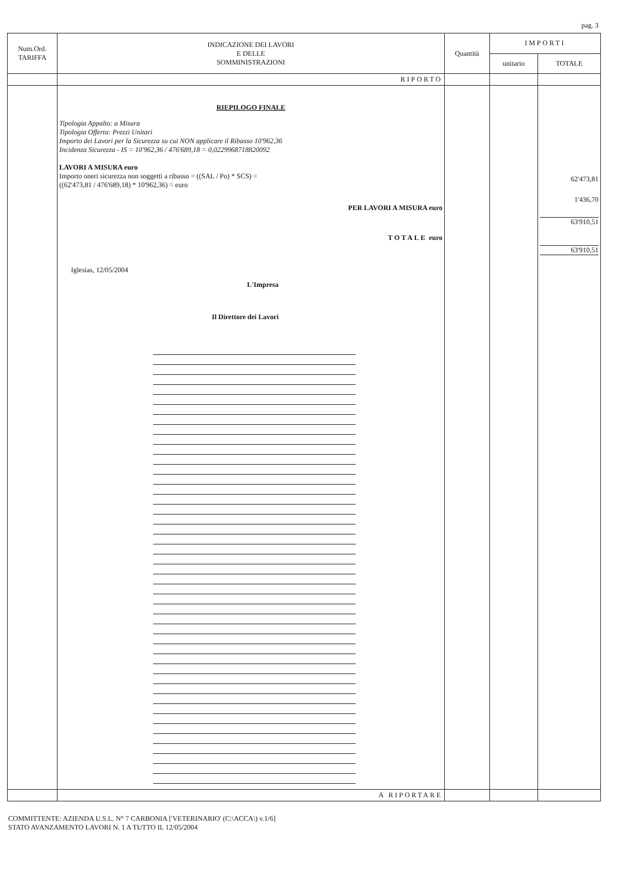pag. 3
| Num.Ord. TARIFFA | INDICAZIONE DEI LAVORI E DELLE SOMMINISTRAZIONI | Quantità | IMPORTI | |
| --- | --- | --- | --- | --- |
| | | | unitario | TOTALE |
| | RIPORTO | | | |
| | RIEPILOGO FINALE Tipologia Appalto: a Misura Tipologia Offerta: Prezzi Unitari Importo dei Lavori per la Sicurezza su cui NON applicare il Ribasso 10'962,36 Incidenza Sicurezza - IS = 10'962,36 / 476'689,18 = 0,0229968718820092 LAVORI A MISURA euro Importo oneri sicurezza non soggetti a ribasso = ((SAL / Po) * SCS) = ((62'473,81 / 476'689,18) * 10'962,36) = euro PER LAVORI A MISURA euro TOTALE euro Iglesias, 12/05/2004 L'Impresa Il Direttore dei Lavori | | | 62'473,81 1'436,70 63'910,51 63'910,51 |
| | A RIPORTARE | | | |
COMMITTENTE: AZIENDA U.S.L. N° 7 CARBONIA ['VETERINARIO' (C:\ACCA\) v.1/6]
STATO AVANZAMENTO LAVORI N. 1 A TUTTO IL 12/05/2004